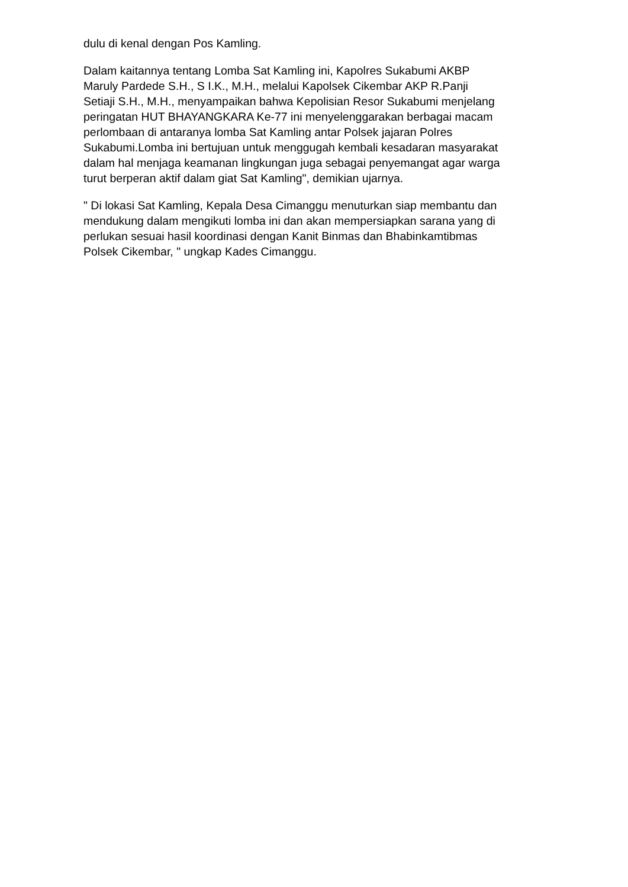dulu di kenal dengan Pos Kamling.
Dalam kaitannya tentang Lomba Sat Kamling ini, Kapolres Sukabumi AKBP Maruly Pardede S.H., S I.K., M.H., melalui Kapolsek Cikembar AKP R.Panji Setiaji S.H., M.H., menyampaikan bahwa Kepolisian Resor Sukabumi menjelang peringatan HUT BHAYANGKARA Ke-77 ini menyelenggarakan berbagai macam perlombaan di antaranya lomba Sat Kamling antar Polsek jajaran Polres Sukabumi.Lomba ini bertujuan untuk menggugah kembali kesadaran masyarakat dalam hal menjaga keamanan lingkungan juga sebagai penyemangat agar warga turut berperan aktif dalam giat Sat Kamling", demikian ujarnya.
" Di lokasi Sat Kamling, Kepala Desa Cimanggu menuturkan siap membantu dan mendukung dalam mengikuti lomba ini dan akan mempersiapkan sarana yang di perlukan sesuai hasil koordinasi dengan Kanit Binmas dan Bhabinkamtibmas Polsek Cikembar, " ungkap Kades Cimanggu.